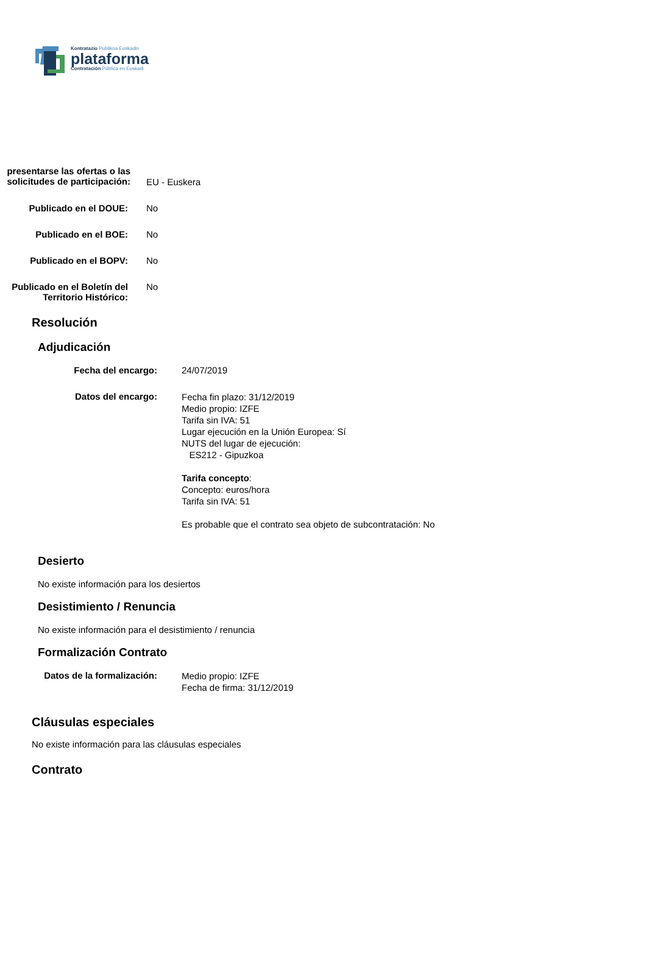Kontratazio Publikoa Euskadin
plataforma
Contratación Pública en Euskadi
| presentarse las ofertas o las solicitudes de participación: | EU - Euskera |
| Publicado en el DOUE: | No |
| Publicado en el BOE: | No |
| Publicado en el BOPV: | No |
| Publicado en el Boletín del Territorio Histórico: | No |
Resolución
Adjudicación
| Fecha del encargo: | 24/07/2019 |
| Datos del encargo: | Fecha fin plazo: 31/12/2019 Medio propio: IZFE Tarifa sin IVA: 51 Lugar ejecución en la Unión Europea: Sí NUTS del lugar de ejecución: ES212 - Gipuzkoa Tarifa concepto : Concepto: euros/hora Tarifa sin IVA: 51 Es probable que el contrato sea objeto de subcontratación: No |
Desierto
No existe información para los desiertos
Desistimiento / Renuncia
No existe información para el desistimiento / renuncia
Formalización Contrato
| Datos de la formalización: | Medio propio: IZFE Fecha de firma: 31/12/2019 |
Cláusulas especiales
No existe información para las cláusulas especiales
Contrato